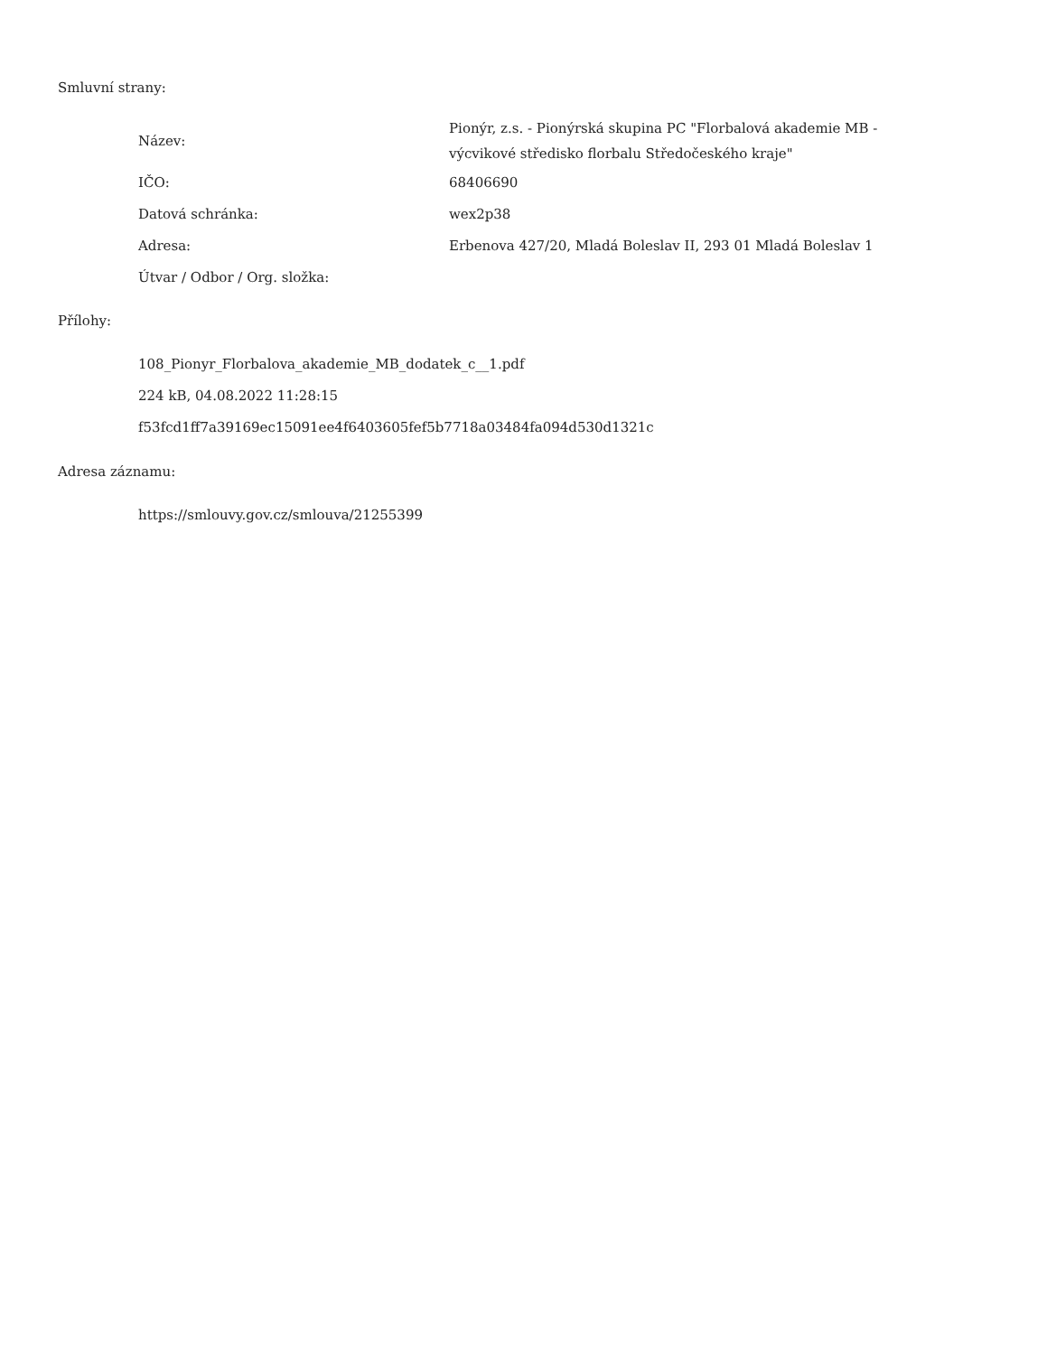Smluvní strany:
| Název: | Pionýr, z.s. - Pionýrská skupina PC "Florbalová akademie MB - výcvikové středisko florbalu Středočeského kraje" |
| IČO: | 68406690 |
| Datová schránka: | wex2p38 |
| Adresa: | Erbenova 427/20, Mladá Boleslav II, 293 01 Mladá Boleslav 1 |
| Útvar / Odbor / Org. složka: | |
Přílohy:
108_Pionyr_Florbalova_akademie_MB_dodatek_c__1.pdf
224 kB, 04.08.2022 11:28:15
f53fcd1ff7a39169ec15091ee4f6403605fef5b7718a03484fa094d530d1321c
Adresa záznamu:
https://smlouvy.gov.cz/smlouva/21255399